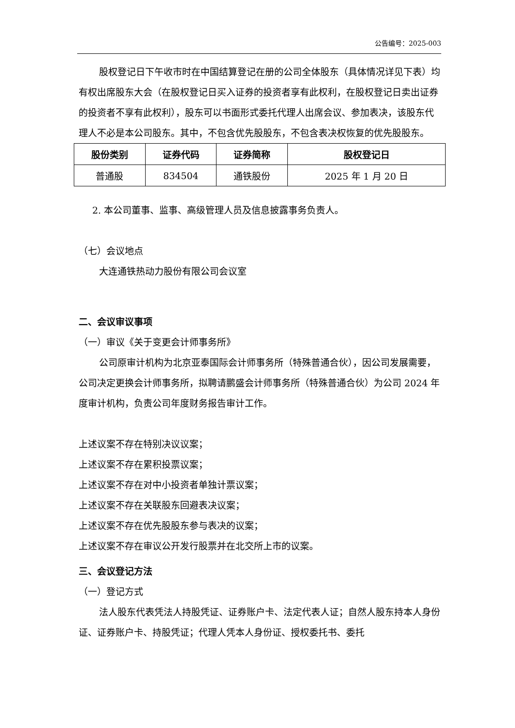公告编号：2025-003
股权登记日下午收市时在中国结算登记在册的公司全体股东（具体情况详见下表）均有权出席股东大会（在股权登记日买入证券的投资者享有此权利，在股权登记日卖出证券的投资者不享有此权利），股东可以书面形式委托代理人出席会议、参加表决，该股东代理人不必是本公司股东。其中，不包含优先股股东，不包含表决权恢复的优先股股东。
| 股份类别 | 证券代码 | 证券简称 | 股权登记日 |
| --- | --- | --- | --- |
| 普通股 | 834504 | 通铁股份 | 2025 年 1 月 20 日 |
2. 本公司董事、监事、高级管理人员及信息披露事务负责人。
（七）会议地点
大连通铁热动力股份有限公司会议室
二、会议审议事项
（一）审议《关于变更会计师事务所》
公司原审计机构为北京亚泰国际会计师事务所（特殊普通合伙），因公司发展需要，公司决定更换会计师事务所，拟聘请鹏盛会计师事务所（特殊普通合伙）为公司 2024 年度审计机构，负责公司年度财务报告审计工作。
上述议案不存在特别决议议案；
上述议案不存在累积投票议案；
上述议案不存在对中小投资者单独计票议案；
上述议案不存在关联股东回避表决议案；
上述议案不存在优先股股东参与表决的议案；
上述议案不存在审议公开发行股票并在北交所上市的议案。
三、会议登记方法
（一）登记方式
法人股东代表凭法人持股凭证、证券账户卡、法定代表人证；自然人股东持本人身份证、证券账户卡、持股凭证；代理人凭本人身份证、授权委托书、委托